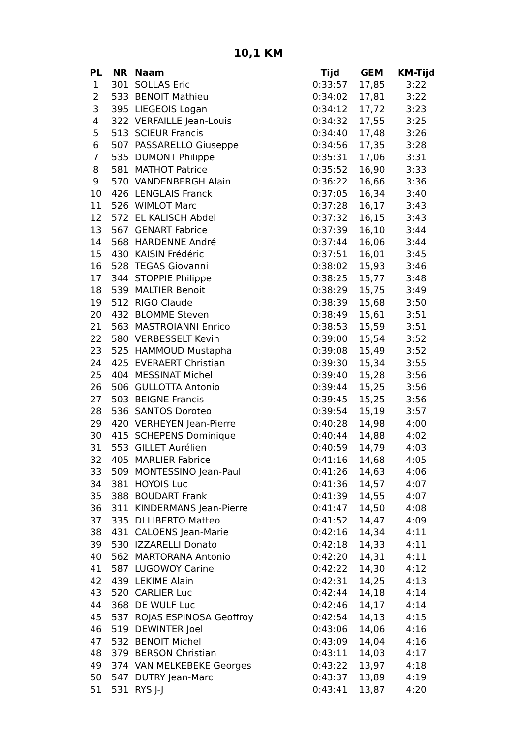10,1 KM
| PL | NR | Naam | Tijd | GEM | KM-Tijd |
| --- | --- | --- | --- | --- | --- |
| 1 | 301 | SOLLAS Eric | 0:33:57 | 17,85 | 3:22 |
| 2 | 533 | BENOIT Mathieu | 0:34:02 | 17,81 | 3:22 |
| 3 | 395 | LIEGEOIS Logan | 0:34:12 | 17,72 | 3:23 |
| 4 | 322 | VERFAILLE Jean-Louis | 0:34:32 | 17,55 | 3:25 |
| 5 | 513 | SCIEUR Francis | 0:34:40 | 17,48 | 3:26 |
| 6 | 507 | PASSARELLO Giuseppe | 0:34:56 | 17,35 | 3:28 |
| 7 | 535 | DUMONT Philippe | 0:35:31 | 17,06 | 3:31 |
| 8 | 581 | MATHOT Patrice | 0:35:52 | 16,90 | 3:33 |
| 9 | 570 | VANDENBERGH Alain | 0:36:22 | 16,66 | 3:36 |
| 10 | 426 | LENGLAIS Franck | 0:37:05 | 16,34 | 3:40 |
| 11 | 526 | WIMLOT Marc | 0:37:28 | 16,17 | 3:43 |
| 12 | 572 | EL KALISCH Abdel | 0:37:32 | 16,15 | 3:43 |
| 13 | 567 | GENART Fabrice | 0:37:39 | 16,10 | 3:44 |
| 14 | 568 | HARDENNE André | 0:37:44 | 16,06 | 3:44 |
| 15 | 430 | KAISIN Frédéric | 0:37:51 | 16,01 | 3:45 |
| 16 | 528 | TEGAS Giovanni | 0:38:02 | 15,93 | 3:46 |
| 17 | 344 | STOPPIE Philippe | 0:38:25 | 15,77 | 3:48 |
| 18 | 539 | MALTIER Benoit | 0:38:29 | 15,75 | 3:49 |
| 19 | 512 | RIGO Claude | 0:38:39 | 15,68 | 3:50 |
| 20 | 432 | BLOMME Steven | 0:38:49 | 15,61 | 3:51 |
| 21 | 563 | MASTROIANNI Enrico | 0:38:53 | 15,59 | 3:51 |
| 22 | 580 | VERBESSELT Kevin | 0:39:00 | 15,54 | 3:52 |
| 23 | 525 | HAMMOUD Mustapha | 0:39:08 | 15,49 | 3:52 |
| 24 | 425 | EVERAERT Christian | 0:39:30 | 15,34 | 3:55 |
| 25 | 404 | MESSINAT Michel | 0:39:40 | 15,28 | 3:56 |
| 26 | 506 | GULLOTTA Antonio | 0:39:44 | 15,25 | 3:56 |
| 27 | 503 | BEIGNE Francis | 0:39:45 | 15,25 | 3:56 |
| 28 | 536 | SANTOS Doroteo | 0:39:54 | 15,19 | 3:57 |
| 29 | 420 | VERHEYEN Jean-Pierre | 0:40:28 | 14,98 | 4:00 |
| 30 | 415 | SCHEPENS Dominique | 0:40:44 | 14,88 | 4:02 |
| 31 | 553 | GILLET Aurélien | 0:40:59 | 14,79 | 4:03 |
| 32 | 405 | MARLIER Fabrice | 0:41:16 | 14,68 | 4:05 |
| 33 | 509 | MONTESSINO Jean-Paul | 0:41:26 | 14,63 | 4:06 |
| 34 | 381 | HOYOIS Luc | 0:41:36 | 14,57 | 4:07 |
| 35 | 388 | BOUDART Frank | 0:41:39 | 14,55 | 4:07 |
| 36 | 311 | KINDERMANS Jean-Pierre | 0:41:47 | 14,50 | 4:08 |
| 37 | 335 | DI LIBERTO Matteo | 0:41:52 | 14,47 | 4:09 |
| 38 | 431 | CALOENS Jean-Marie | 0:42:16 | 14,34 | 4:11 |
| 39 | 530 | IZZARELLI Donato | 0:42:18 | 14,33 | 4:11 |
| 40 | 562 | MARTORANA Antonio | 0:42:20 | 14,31 | 4:11 |
| 41 | 587 | LUGOWOY Carine | 0:42:22 | 14,30 | 4:12 |
| 42 | 439 | LEKIME Alain | 0:42:31 | 14,25 | 4:13 |
| 43 | 520 | CARLIER Luc | 0:42:44 | 14,18 | 4:14 |
| 44 | 368 | DE WULF Luc | 0:42:46 | 14,17 | 4:14 |
| 45 | 537 | ROJAS ESPINOSA Geoffroy | 0:42:54 | 14,13 | 4:15 |
| 46 | 519 | DEWINTER Joel | 0:43:06 | 14,06 | 4:16 |
| 47 | 532 | BENOIT Michel | 0:43:09 | 14,04 | 4:16 |
| 48 | 379 | BERSON Christian | 0:43:11 | 14,03 | 4:17 |
| 49 | 374 | VAN MELKEBEKE Georges | 0:43:22 | 13,97 | 4:18 |
| 50 | 547 | DUTRY Jean-Marc | 0:43:37 | 13,89 | 4:19 |
| 51 | 531 | RYS J-J | 0:43:41 | 13,87 | 4:20 |